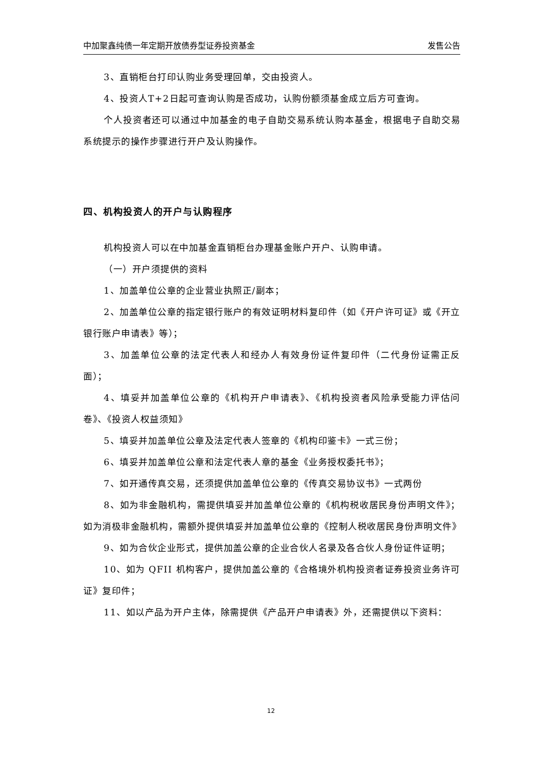中加聚鑫纯债一年定期开放债券型证券投资基金 发售公告
3、直销柜台打印认购业务受理回单，交由投资人。
4、投资人T+2日起可查询认购是否成功，认购份额须基金成立后方可查询。
个人投资者还可以通过中加基金的电子自助交易系统认购本基金，根据电子自助交易系统提示的操作步骤进行开户及认购操作。
四、机构投资人的开户与认购程序
机构投资人可以在中加基金直销柜台办理基金账户开户、认购申请。
（一）开户须提供的资料
1、加盖单位公章的企业营业执照正/副本；
2、加盖单位公章的指定银行账户的有效证明材料复印件（如《开户许可证》或《开立银行账户申请表》等）；
3、加盖单位公章的法定代表人和经办人有效身份证件复印件（二代身份证需正反面）；
4、填妥并加盖单位公章的《机构开户申请表》、《机构投资者风险承受能力评估问卷》、《投资人权益须知》
5、填妥并加盖单位公章及法定代表人签章的《机构印鉴卡》一式三份；
6、填妥并加盖单位公章和法定代表人章的基金《业务授权委托书》；
7、如开通传真交易，还须提供加盖单位公章的《传真交易协议书》一式两份
8、如为非金融机构，需提供填妥并加盖单位公章的《机构税收居民身份声明文件》；如为消极非金融机构，需额外提供填妥并加盖单位公章的《控制人税收居民身份声明文件》
9、如为合伙企业形式，提供加盖公章的企业合伙人名录及各合伙人身份证件证明；
10、如为 QFII 机构客户，提供加盖公章的《合格境外机构投资者证券投资业务许可证》复印件；
11、如以产品为开户主体，除需提供《产品开户申请表》外，还需提供以下资料：
12